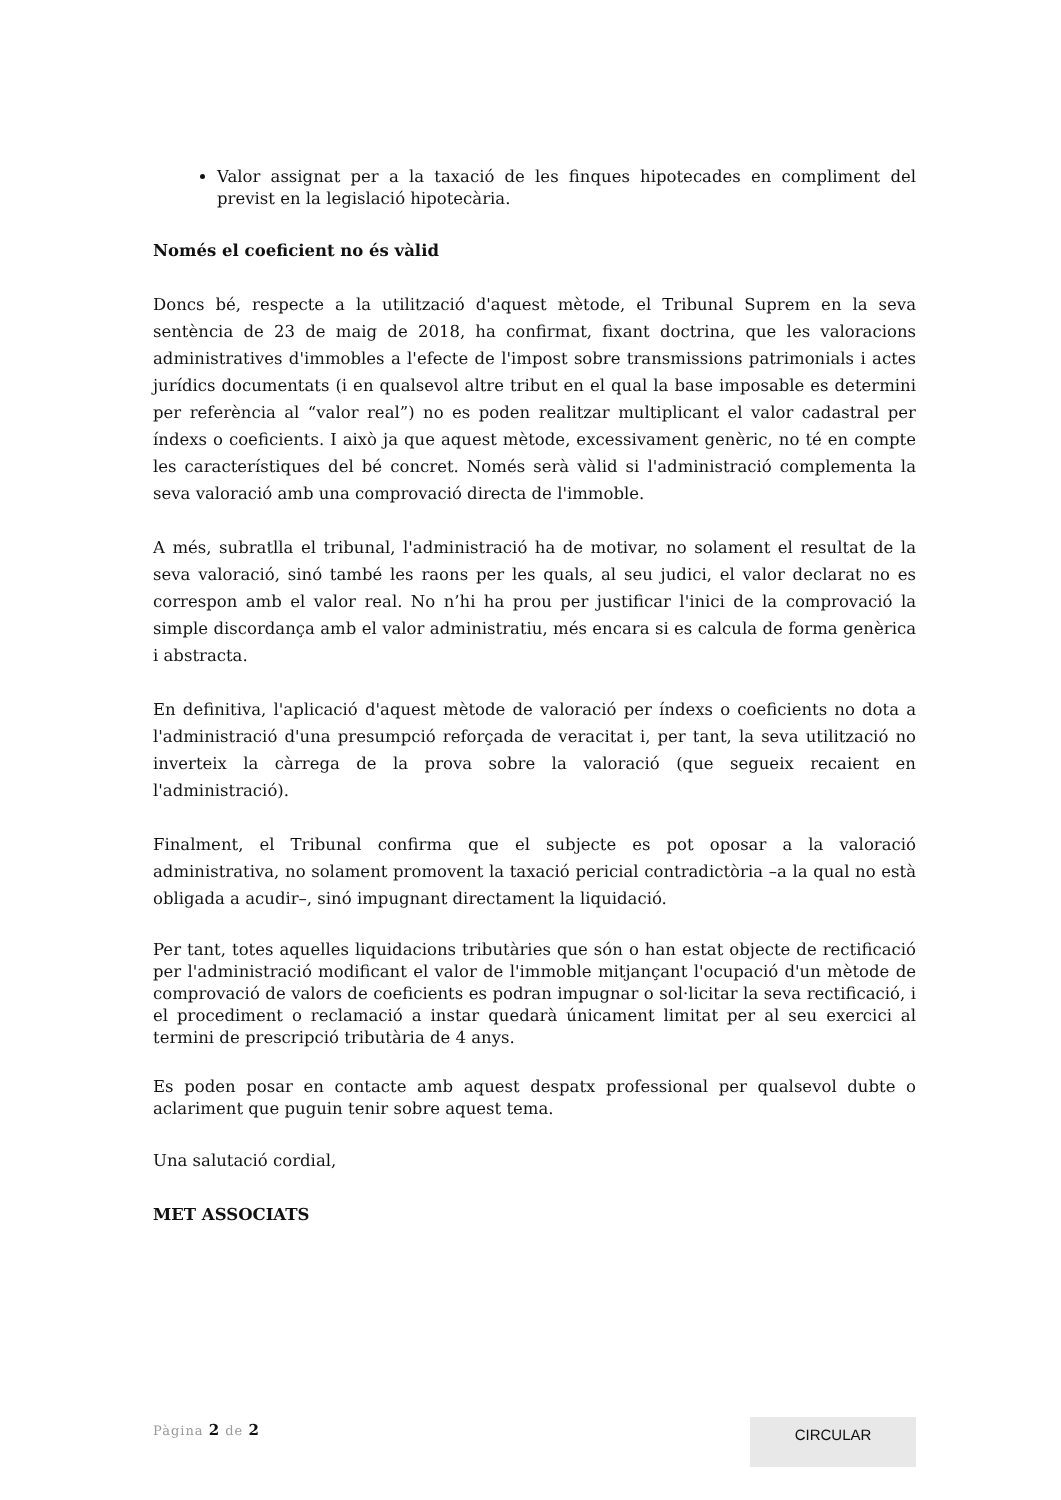Valor assignat per a la taxació de les finques hipotecades en compliment del previst en la legislació hipotecària.
Només el coeficient no és vàlid
Doncs bé, respecte a la utilització d'aquest mètode, el Tribunal Suprem en la seva sentència de 23 de maig de 2018, ha confirmat, fixant doctrina, que les valoracions administratives d'immobles a l'efecte de l'impost sobre transmissions patrimonials i actes jurídics documentats (i en qualsevol altre tribut en el qual la base imposable es determini per referència al “valor real”) no es poden realitzar multiplicant el valor cadastral per índexs o coeficients. I això ja que aquest mètode, excessivament genèric, no té en compte les característiques del bé concret. Només serà vàlid si l'administració complementa la seva valoració amb una comprovació directa de l'immoble.
A més, subratlla el tribunal, l'administració ha de motivar, no solament el resultat de la seva valoració, sinó també les raons per les quals, al seu judici, el valor declarat no es correspon amb el valor real. No n’hi ha prou per justificar l'inici de la comprovació la simple discordança amb el valor administratiu, més encara si es calcula de forma genèrica i abstracta.
En definitiva, l'aplicació d'aquest mètode de valoració per índexs o coeficients no dota a l'administració d'una presumpció reforçada de veracitat i, per tant, la seva utilització no inverteix la càrrega de la prova sobre la valoració (que segueix recaient en l'administració).
Finalment, el Tribunal confirma que el subjecte es pot oposar a la valoració administrativa, no solament promovent la taxació pericial contradictòria –a la qual no està obligada a acudir–, sinó impugnant directament la liquidació.
Per tant, totes aquelles liquidacions tributàries que són o han estat objecte de rectificació per l'administració modificant el valor de l'immoble mitjançant l'ocupació d'un mètode de comprovació de valors de coeficients es podran impugnar o sol·licitar la seva rectificació, i el procediment o reclamació a instar quedarà únicament limitat per al seu exercici al termini de prescripció tributària de 4 anys.
Es poden posar en contacte amb aquest despatx professional per qualsevol dubte o aclariment que puguin tenir sobre aquest tema.
Una salutació cordial,
MET ASSOCIATS
Pàgina 2 de 2
CIRCULAR